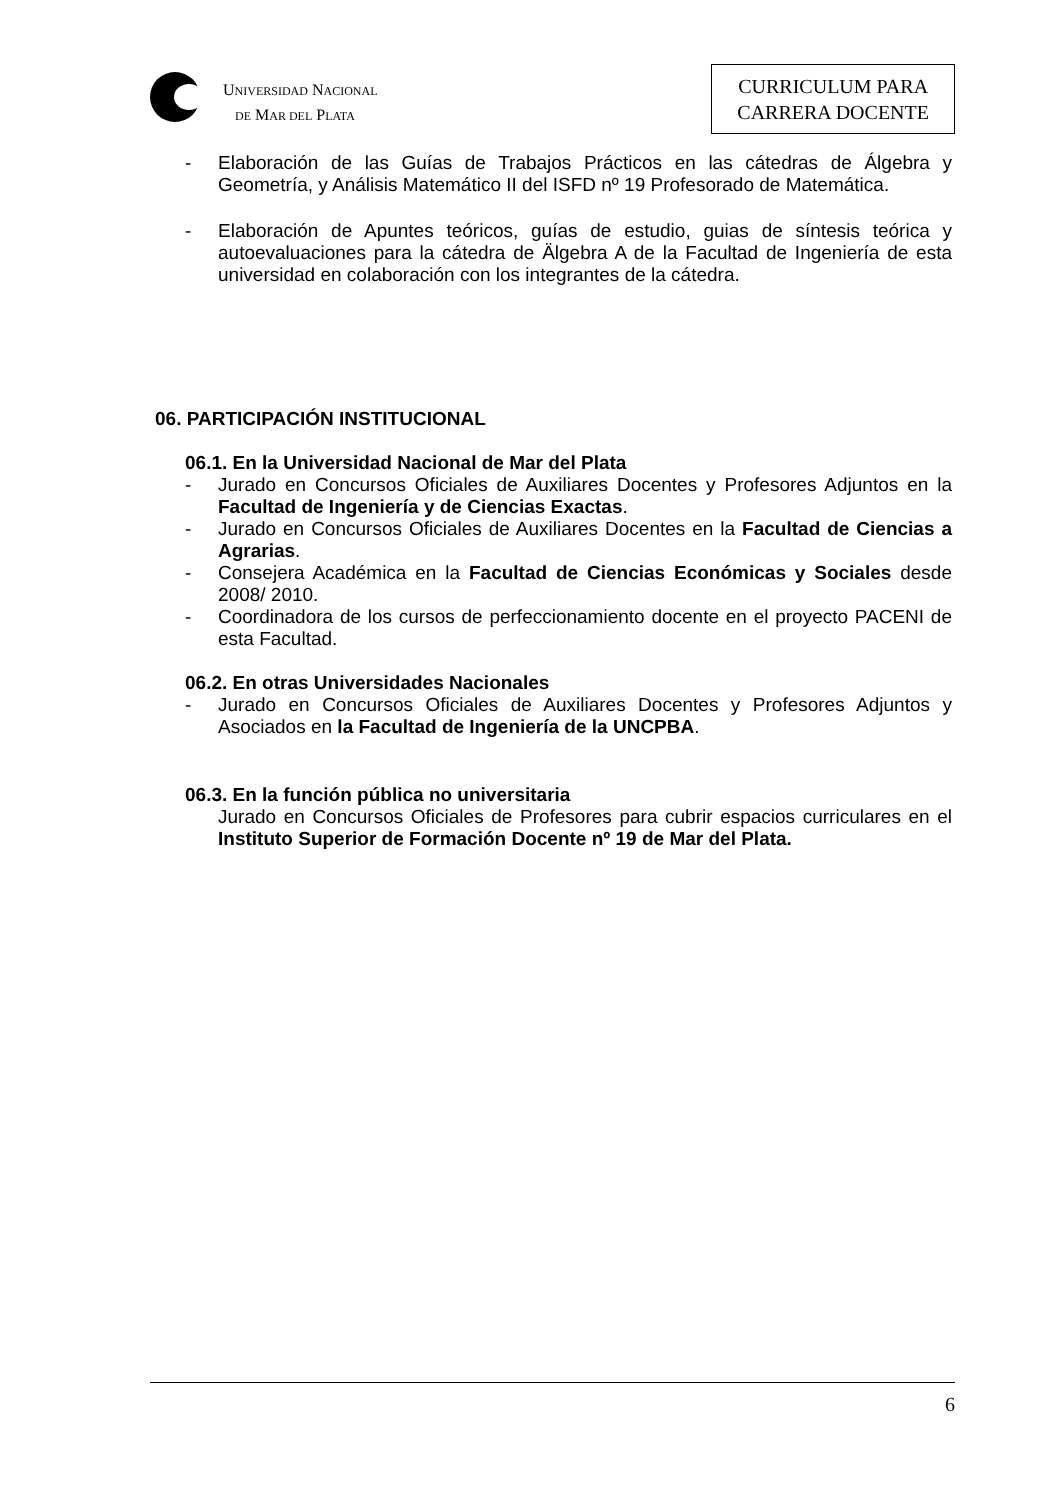UNIVERSIDAD NACIONAL
DE MAR DEL PLATA
CURRICULUM PARA
CARRERA DOCENTE
- Elaboración de las Guías de Trabajos Prácticos en las cátedras de Álgebra y Geometría, y Análisis Matemático II del ISFD nº 19 Profesorado de Matemática.
- Elaboración de Apuntes teóricos, guías de estudio, guias de síntesis teórica y autoevaluaciones para la cátedra de Älgebra A de la Facultad de Ingeniería de esta universidad en colaboración con los integrantes de la cátedra.
06. PARTICIPACIÓN INSTITUCIONAL
06.1. En la Universidad Nacional de Mar del Plata
- Jurado en Concursos Oficiales de Auxiliares Docentes y Profesores Adjuntos en la Facultad de Ingeniería y de Ciencias Exactas.
- Jurado en Concursos Oficiales de Auxiliares Docentes en la Facultad de Ciencias a Agrarias.
- Consejera Académica en la Facultad de Ciencias Económicas y Sociales desde 2008/ 2010.
- Coordinadora de los cursos de perfeccionamiento docente en el proyecto PACENI de esta Facultad.
06.2. En otras Universidades Nacionales
- Jurado en Concursos Oficiales de Auxiliares Docentes y Profesores Adjuntos y Asociados en la Facultad de Ingeniería de la UNCPBA.
06.3. En la función pública no universitaria
Jurado en Concursos Oficiales de Profesores para cubrir espacios curriculares en el Instituto Superior de Formación Docente nº 19 de Mar del Plata.
6